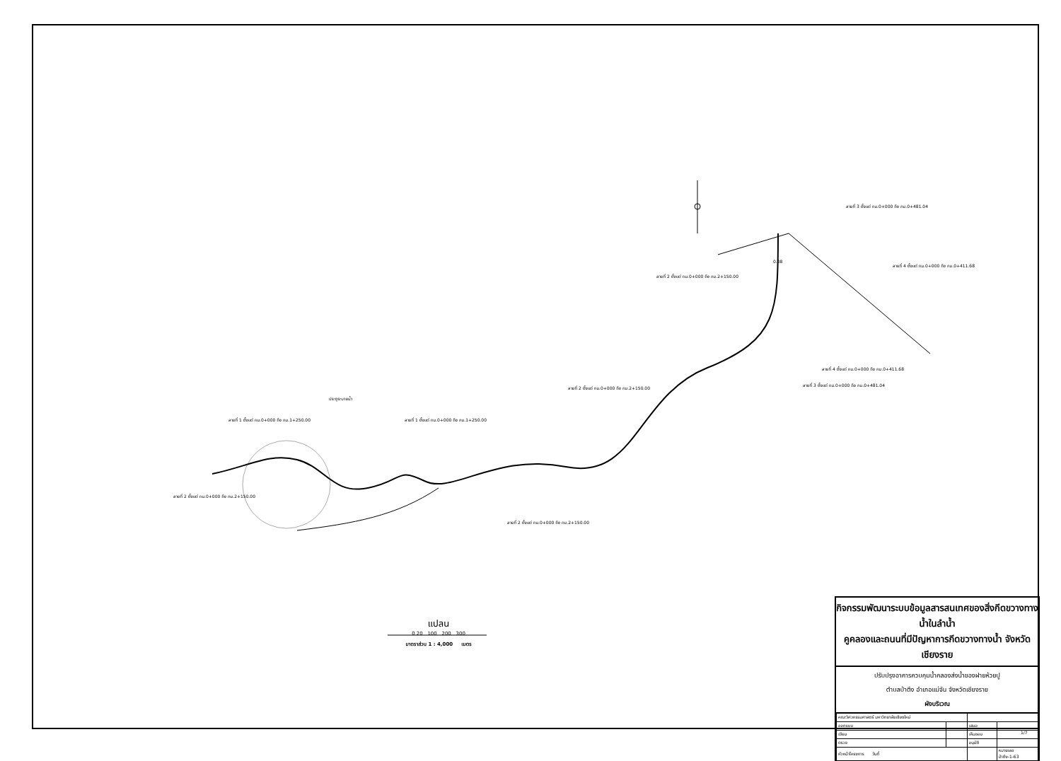ลายที่ 3 ตั้งแต่ กม.0+000 ถึง กม.0+481.04
ลายที่ 4 ตั้งแต่ กม.0+000 ถึง กม.0+411.68
0.08
ลายที่ 2 ตั้งแต่ กม.0+000 ถึง กม.2+150.00
ลายที่ 4 ตั้งแต่ กม.0+000 ถึง กม.0+411.68
ลายที่ 3 ตั้งแต่ กม.0+000 ถึง กม.0+481.04
ลายที่ 2 ตั้งแต่ กม.0+000 ถึง กม.2+150.00
ประตูระบายน้ำ
ลายที่ 1 ตั้งแต่ กม.0+000 ถึง กม.1+250.00 ลายที่ 1 ตั้งแต่ กม.0+000 ถึง กม.1+250.00
ลายที่ 2 ตั้งแต่ กม.0+000 ถึง กม.2+150.00
ลายที่ 2 ตั้งแต่ กม.0+000 ถึง กม.2+150.00
แปลน
0 20 100 200 300
มาตราส่วน 1 : 4,000 เมตร
กิจกรรมพัฒนาระบบข้อมูลสารสนเทศของสิ่งกีดขวางทางน้ำในลำน้ำ
คูคลองและถนนที่มีปัญหาการกีดขวางทางน้ำ จังหวัดเชียงราย
ปรับปรุงอาคารควบคุมน้ำคลองส่งน้ำของฝายห้วยปู
ตำบลป่าตึง อำเภอแม่จัน จังหวัดเชียงราย
ผังบริเวณ
| คณะวิศวกรรมศาสตร์ มหาวิทยาลัยเชียงใหม่ | | | | |
| ออกแบบ | | เสนอ | | |
| เขียน | | เห็นชอบ | | |
| ตรวจ | | อนุมัติ | | |
| หัวหน้าโครงการ วันที่ | | | | หมายเลข ป่าตึง-1-63 |
1/7